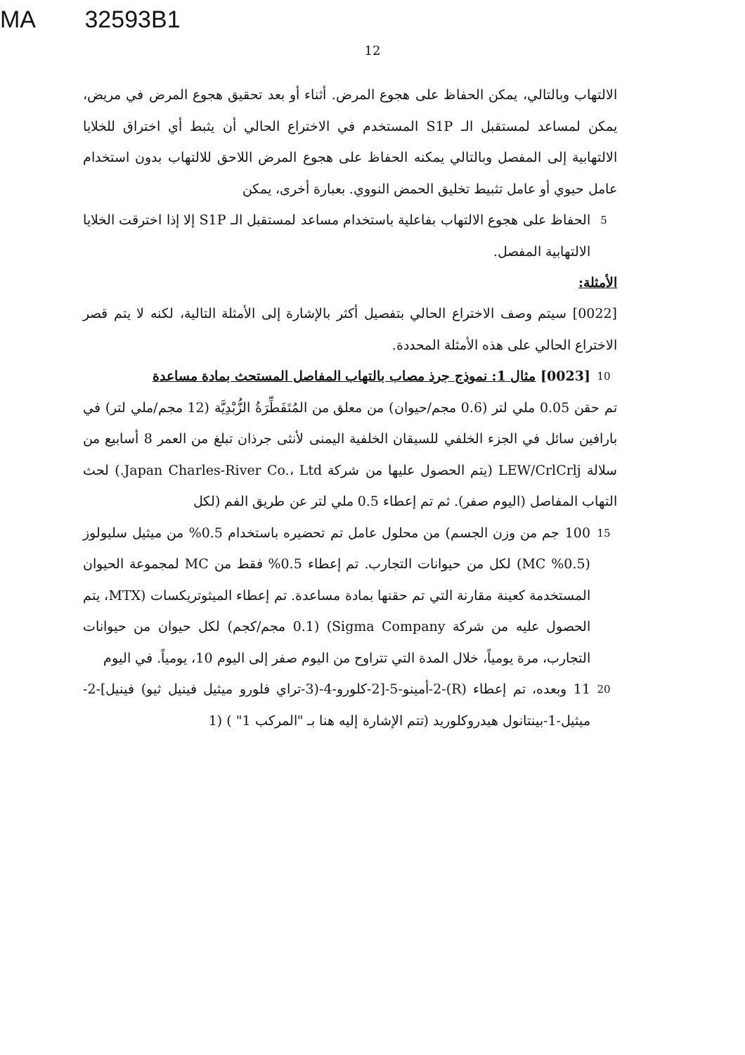MA 32593B1
12
الالتهاب وبالتالي، يمكن الحفاظ على هجوع المرض. أثناء أو بعد تحقيق هجوع المرض في مريض، يمكن لمساعد لمستقبل الـ S1P المستخدم في الاختراع الحالي أن يثبط أي اختراق للخلايا الالتهابية إلى المفصل وبالتالي يمكنه الحفاظ على هجوع المرض اللاحق للالتهاب بدون استخدام عامل حيوي أو عامل تثبيط تخليق الحمض النووي. بعبارة أخرى، يمكن
5
الحفاظ على هجوع الالتهاب بفاعلية باستخدام مساعد لمستقبل الـ S1P إلا إذا اخترقت الخلايا الالتهابية المفصل.
الأمثلة:
[0022] سيتم وصف الاختراع الحالي بتفصيل أكثر بالإشارة إلى الأمثلة التالية، لكنه لا يتم قصر الاختراع الحالي على هذه الأمثلة المحددة.
10
[0023] مثال 1: نموذج جرذ مصاب بالتهاب المفاصل المستحث بمادة مساعدة
تم حقن 0.05 ملي لتر (0.6 مجم/حيوان) من معلق من المُتَفَطِّرَةُ الزُّبْدِيَّة (12 مجم/ملي لتر) في بارافين سائل في الجزء الخلفي للسيقان الخلفية اليمنى لأنثى جرذان تبلغ من العمر 8 أسابيع من سلالة LEW/CrlCrlj (يتم الحصول عليها من شركة Japan Charles-River Co.، Ltd.) لحث التهاب المفاصل (اليوم صفر). ثم تم إعطاء 0.5 ملي لتر عن طريق الفم (لكل
15
100 جم من وزن الجسم) من محلول عامل تم تحضيره باستخدام 0.5% من ميثيل سليولوز (0.5% MC) لكل من حيوانات التجارب. تم إعطاء 0.5% فقط من MC لمجموعة الحيوان المستخدمة كعينة مقارنة التي تم حقنها بمادة مساعدة. تم إعطاء الميثوتريكسات (MTX، يتم الحصول عليه من شركة Sigma Company) (0.1 مجم/كجم) لكل حيوان من حيوانات التجارب، مرة يومياً، خلال المدة التي تتراوح من اليوم صفر إلى اليوم 10، يومياً. في اليوم
20
11 وبعده، تم إعطاء (R)-2-أمينو-5-[2-كلورو-4-(3-تراي فلورو ميثيل فينيل ثيو) فينيل]-2-ميثيل-1-بينتانول هيدروكلوريد (تتم الإشارة إليه هنا بـ "المركب 1" ) (1